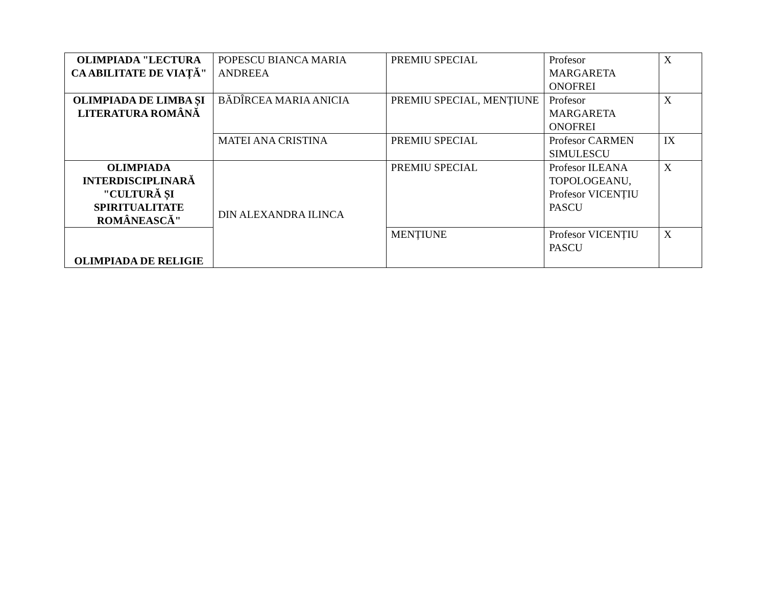| OLIMPIADA "LECTURA CA ABILITATE DE VIAȚĂ" | POPESCU BIANCA MARIA ANDREEA | PREMIU SPECIAL | Profesor MARGARETA ONOFREI | X |
| OLIMPIADA DE LIMBA ȘI LITERATURA ROMÂNĂ | BĂDÎRCEA MARIA ANICIA | PREMIU SPECIAL, MENȚIUNE | Profesor MARGARETA ONOFREI | X |
| | MATEI ANA CRISTINA | PREMIU SPECIAL | Profesor CARMEN SIMULESCU | IX |
| OLIMPIADA INTERDISCIPLINARĂ "CULTURĂ ȘI SPIRITUALITATE ROMÂNEASCĂ" | DIN ALEXANDRA ILINCA | PREMIU SPECIAL | Profesor ILEANA TOPOLOGEANU, Profesor VICENȚIU PASCU | X |
| OLIMPIADA DE RELIGIE | | MENȚIUNE | Profesor VICENȚIU PASCU | X |